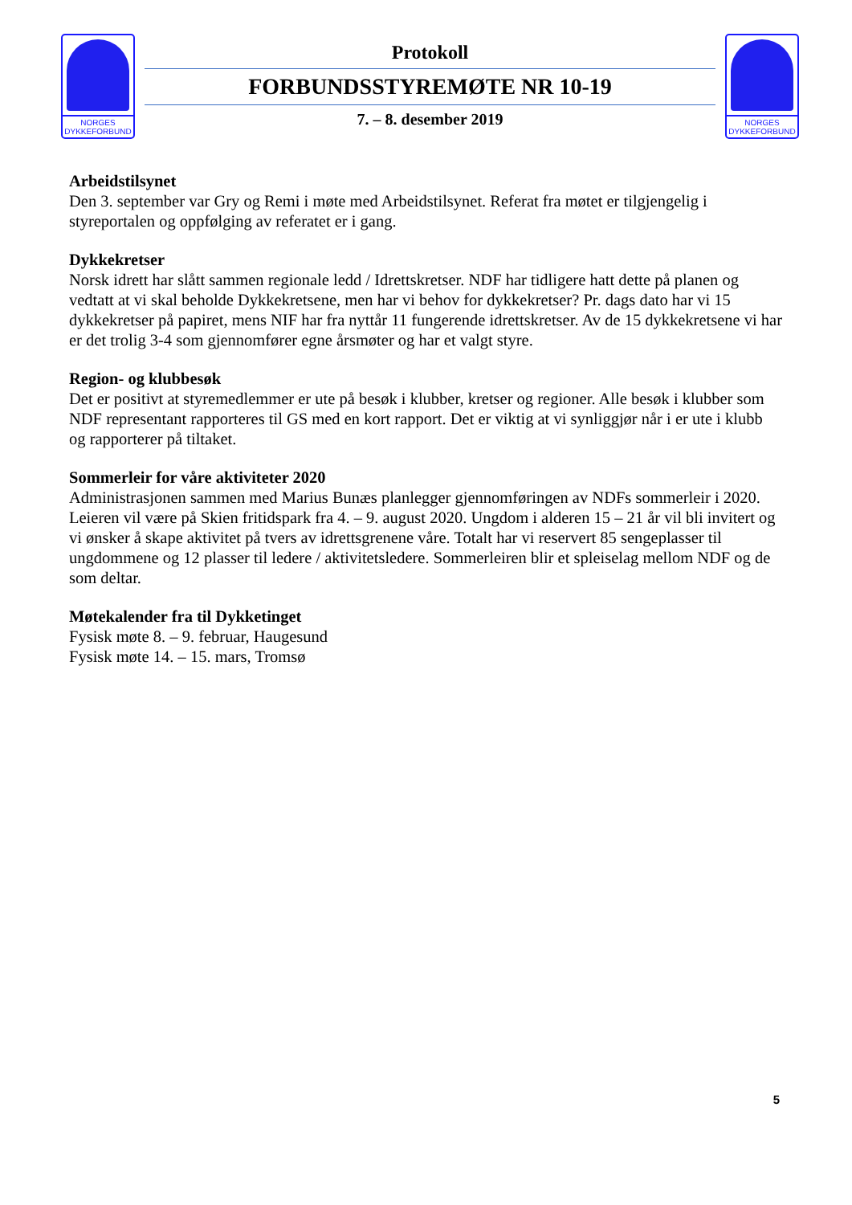NORGES
DYKKEFORBUND
Protokoll
FORBUNDSSTYREMØTE NR 10-19
7. – 8. desember 2019
NORGES
DYKKEFORBUND
Arbeidstilsynet
Den 3. september var Gry og Remi i møte med Arbeidstilsynet. Referat fra møtet er tilgjengelig i styreportalen og oppfølging av referatet er i gang.
Dykkekretser
Norsk idrett har slått sammen regionale ledd / Idrettskretser. NDF har tidligere hatt dette på planen og vedtatt at vi skal beholde Dykkekretsene, men har vi behov for dykkekretser? Pr. dags dato har vi 15 dykkekretser på papiret, mens NIF har fra nyttår 11 fungerende idrettskretser. Av de 15 dykkekretsene vi har er det trolig 3-4 som gjennomfører egne årsmøter og har et valgt styre.
Region- og klubbesøk
Det er positivt at styremedlemmer er ute på besøk i klubber, kretser og regioner. Alle besøk i klubber som NDF representant rapporteres til GS med en kort rapport. Det er viktig at vi synliggjør når i er ute i klubb og rapporterer på tiltaket.
Sommerleir for våre aktiviteter 2020
Administrasjonen sammen med Marius Bunæs planlegger gjennomføringen av NDFs sommerleir i 2020. Leieren vil være på Skien fritidspark fra 4. – 9. august 2020. Ungdom i alderen 15 – 21 år vil bli invitert og vi ønsker å skape aktivitet på tvers av idrettsgrenene våre. Totalt har vi reservert 85 sengeplasser til ungdommene og 12 plasser til ledere / aktivitetsledere. Sommerleiren blir et spleiselag mellom NDF og de som deltar.
Møtekalender fra til Dykketinget
Fysisk møte 8. – 9. februar, Haugesund
Fysisk møte 14. – 15. mars, Tromsø
5